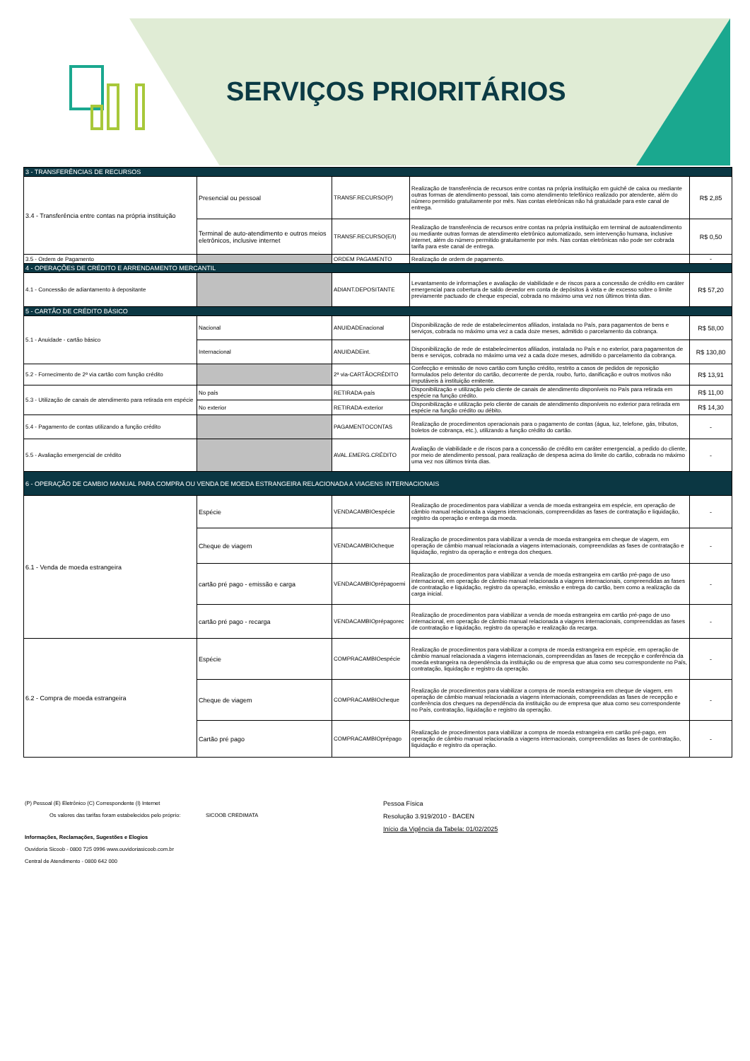SERVIÇOS PRIORITÁRIOS
| 3 - TRANSFERÊNCIAS DE RECURSOS | | | | |
| 3.4 - Transferência entre contas na própria instituição | Presencial ou pessoal | TRANSF.RECURSO(P) | Realização de transferência de recursos entre contas na própria instituição em guichê de caixa ou mediante outras formas de atendimento pessoal, tais como atendimento telefônico realizado por atendente, além do número permitido gratuitamente por mês. Nas contas eletrônicas não há gratuidade para este canal de entrega. | R$ 2,85 |
| | Terminal de auto-atendimento e outros meios eletrônicos, inclusive internet | TRANSF.RECURSO(E/I) | Realização de transferência de recursos entre contas na própria instituição em terminal de autoatendimento ou mediante outras formas de atendimento eletrônico automatizado, sem intervenção humana, inclusive internet, além do número permitido gratuitamente por mês. Nas contas eletrônicas não pode ser cobrada tarifa para este canal de entrega. | R$ 0,50 |
| 3.5 - Ordem de Pagamento | | ORDEM PAGAMENTO | Realização de ordem de pagamento. | - |
| 4 - OPERAÇÕES DE CRÉDITO E ARRENDAMENTO MERCANTIL | | | | |
| 4.1 - Concessão de adiantamento à depositante | | ADIANT.DEPOSITANTE | Levantamento de informações e avaliação de viabilidade e de riscos para a concessão de crédito em caráter emergencial para cobertura de saldo devedor em conta de depósitos à vista e de excesso sobre o limite previamente pactuado de cheque especial, cobrada no máximo uma vez nos últimos trinta dias. | R$ 57,20 |
| 5 - CARTÃO DE CRÉDITO BÁSICO | | | | |
| 5.1 - Anuidade - cartão básico | Nacional | ANUIDADEnacional | Disponibilização de rede de estabelecimentos afiliados, instalada no País, para pagamentos de bens e serviços, cobrada no máximo uma vez a cada doze meses, admitido o parcelamento da cobrança. | R$ 58,00 |
| | Internacional | ANUIDADEint. | Disponibilização de rede de estabelecimentos afiliados, instalada no País e no exterior, para pagamentos de bens e serviços, cobrada no máximo uma vez a cada doze meses, admitido o parcelamento da cobrança. | R$ 130,80 |
| 5.2 - Fornecimento de 2ª via cartão com função crédito | | 2ª via-CARTÃOCRÉDITO | Confecção e emissão de novo cartão com função crédito, restrito a casos de pedidos de reposição formulados pelo detentor do cartão, decorrente de perda, roubo, furto, danificação e outros motivos não imputáveis à instituição emitente. | R$ 13,91 |
| 5.3 - Utilização de canais de atendimento para retirada em espécie | No país | RETIRADA-país | Disponibilização e utilização pelo cliente de canais de atendimento disponíveis no País para retirada em espécie na função crédito. | R$ 11,00 |
| | No exterior | RETIRADA-exterior | Disponibilização e utilização pelo cliente de canais de atendimento disponíveis no exterior para retirada em espécie na função crédito ou débito. | R$ 14,30 |
| 5.4 - Pagamento de contas utilizando a função crédito | | PAGAMENTOCONTAS | Realização de procedimentos operacionais para o pagamento de contas (água, luz, telefone, gás, tributos, boletos de cobrança, etc.), utilizando a função crédito do cartão. | - |
| 5.5 - Avaliação emergencial de crédito | | AVAL.EMERG.CRÉDITO | Avaliação de viabilidade e de riscos para a concessão de crédito em caráter emergencial, a pedido do cliente, por meio de atendimento pessoal, para realização de despesa acima do limite do cartão, cobrada no máximo uma vez nos últimos trinta dias. | - |
| 6 - OPERAÇÃO DE CAMBIO MANUAL PARA COMPRA OU VENDA DE MOEDA ESTRANGEIRA RELACIONADA A VIAGENS INTERNACIONAIS | | | | |
| 6.1 - Venda de moeda estrangeira | Espécie | VENDACAMBIOespécie | Realização de procedimentos para viabilizar a venda de moeda estrangeira em espécie, em operação de câmbio manual relacionada a viagens internacionais, compreendidas as fases de contratação e liquidação, registro da operação e entrega da moeda. | - |
| | Cheque de viagem | VENDACAMBIOcheque | Realização de procedimentos para viabilizar a venda de moeda estrangeira em cheque de viagem, em operação de câmbio manual relacionada a viagens internacionais, compreendidas as fases de contratação e liquidação, registro da operação e entrega dos cheques. | - |
| | cartão pré pago - emissão e carga | VENDACAMBIOprépagoemi | Realização de procedimentos para viabilizar a venda de moeda estrangeira em cartão pré-pago de uso internacional, em operação de câmbio manual relacionada a viagens internacionais, compreendidas as fases de contratação e liquidação, registro da operação, emissão e entrega do cartão, bem como a realização da carga inicial. | - |
| | cartão pré pago - recarga | VENDACAMBIOprépagorec | Realização de procedimentos para viabilizar a venda de moeda estrangeira em cartão pré-pago de uso internacional, em operação de câmbio manual relacionada a viagens internacionais, compreendidas as fases de contratação e liquidação, registro da operação e realização da recarga. | - |
| 6.2 - Compra de moeda estrangeira | Espécie | COMPRACAMBIOespécie | Realização de procedimentos para viabilizar a compra de moeda estrangeira em espécie, em operação de câmbio manual relacionada a viagens internacionais, compreendidas as fases de recepção e conferência da moeda estrangeira na dependência da instituição ou de empresa que atua como seu correspondente no País, contratação, liquidação e registro da operação. | - |
| | Cheque de viagem | COMPRACAMBIOcheque | Realização de procedimentos para viabilizar a compra de moeda estrangeira em cheque de viagem, em operação de câmbio manual relacionada a viagens internacionais, compreendidas as fases de recepção e conferência dos cheques na dependência da instituição ou de empresa que atua como seu correspondente no País, contratação, liquidação e registro da operação. | - |
| | Cartão pré pago | COMPRACAMBIOprépago | Realização de procedimentos para viabilizar a compra de moeda estrangeira em cartão pré-pago, em operação de câmbio manual relacionada a viagens internacionais, compreendidas as fases de contratação, liquidação e registro da operação. | - |
(P) Pessoal (E) Eletrônico (C) Correspondente (I) Internet
Os valores das tarifas foram estabelecidos pelo próprio: SICOOB CREDIMATA
Informações, Reclamações, Sugestões e Elogios
Ouvidoria Sicoob - 0800 725 0996 www.ouvidoriasicoob.com.br
Central de Atendimento - 0800 642 000
Pessoa Física
Resolução 3.919/2010 - BACEN
Início da Vigência da Tabela: 01/02/2025